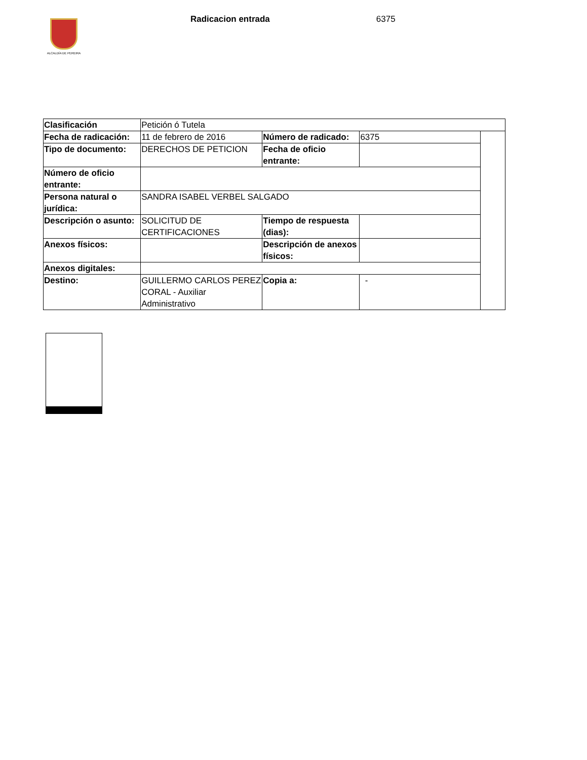ALCALDÍA DE PEREIRA
Radicacion entrada 6375
| Clasificación | Petición ó Tutela | | | |
| Fecha de radicación: | 11 de febrero de 2016 | Número de radicado: | 6375 | |
| Tipo de documento: | DERECHOS DE PETICION | Fecha de oficio entrante: | | |
| Número de oficio entrante: | | | | |
| Persona natural o jurídica: | SANDRA ISABEL VERBEL SALGADO | | | |
| Descripción o asunto: | SOLICITUD DE CERTIFICACIONES | Tiempo de respuesta (dias): | | |
| Anexos físicos: | | Descripción de anexos físicos: | | |
| Anexos digitales: | | | | |
| Destino: | GUILLERMO CARLOS PEREZ CORAL - Auxiliar Administrativo | Copia a: | - | |